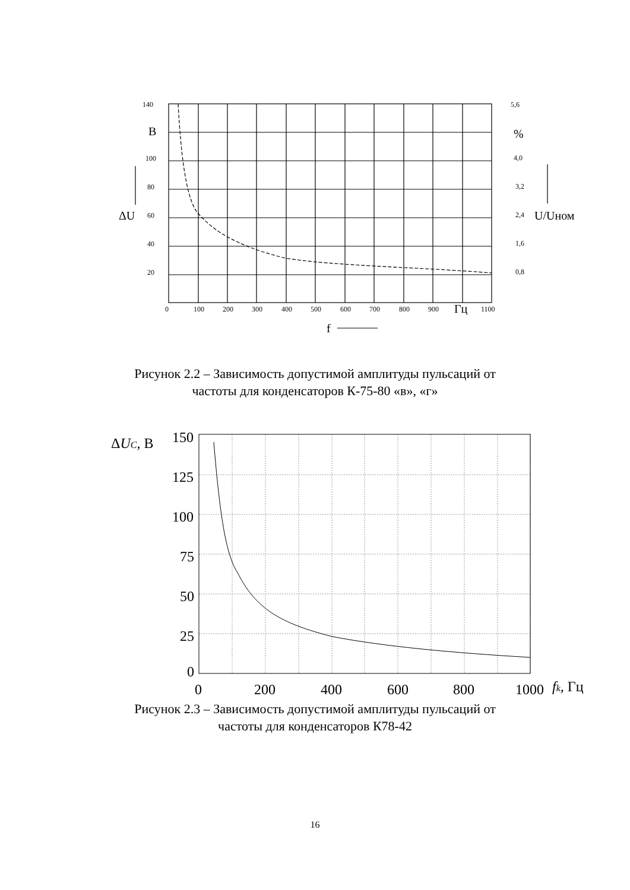140
100
80
60
40
20
5,6
4,0
3,2
2,4
1,6
0,8
0
100
200
300
400
500
600
700
800
900
1100
В
%
ΔU
U/Uном
Гц
f
Рисунок 2.2 – Зависимость допустимой амплитуды пульсаций от
частоты для конденсаторов К-75-80 «в», «г»
150
125
100
75
50
25
0
0
200
400
600
800
1000
ΔUC, В
fk, Гц
Рисунок 2.3 – Зависимость допустимой амплитуды пульсаций от
частоты для конденсаторов К78-42
16